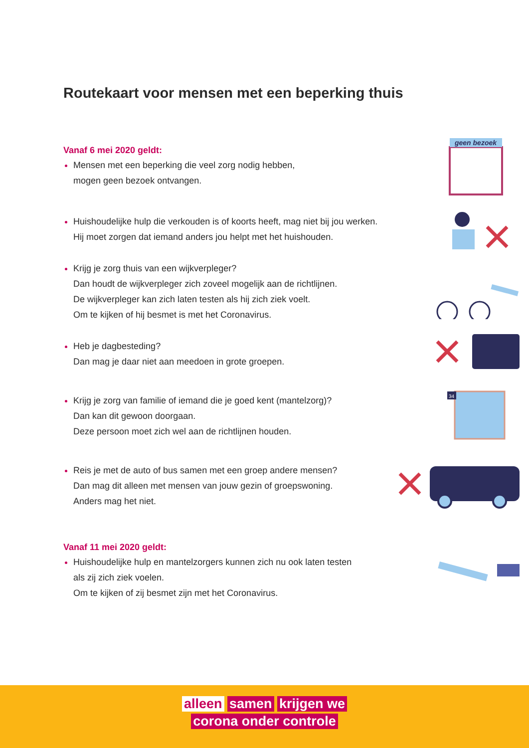Routekaart voor mensen met een beperking thuis
Vanaf 6 mei 2020 geldt:
Mensen met een beperking die veel zorg nodig hebben,
mogen geen bezoek ontvangen.
geen bezoek
Huishoudelijke hulp die verkouden is of koorts heeft, mag niet bij jou werken.
Hij moet zorgen dat iemand anders jou helpt met het huishouden.
Krijg je zorg thuis van een wijkverpleger?
Dan houdt de wijkverpleger zich zoveel mogelijk aan de richtlijnen.
De wijkverpleger kan zich laten testen als hij zich ziek voelt.
Om te kijken of hij besmet is met het Coronavirus.
Heb je dagbesteding?
Dan mag je daar niet aan meedoen in grote groepen.
Krijg je zorg van familie of iemand die je goed kent (mantelzorg)?
Dan kan dit gewoon doorgaan.
Deze persoon moet zich wel aan de richtlijnen houden.
34
Reis je met de auto of bus samen met een groep andere mensen?
Dan mag dit alleen met mensen van jouw gezin of groepswoning.
Anders mag het niet.
Vanaf 11 mei 2020 geldt:
Huishoudelijke hulp en mantelzorgers kunnen zich nu ook laten testen
als zij zich ziek voelen.
Om te kijken of zij besmet zijn met het Coronavirus.
alleen samen krijgen we
corona onder controle